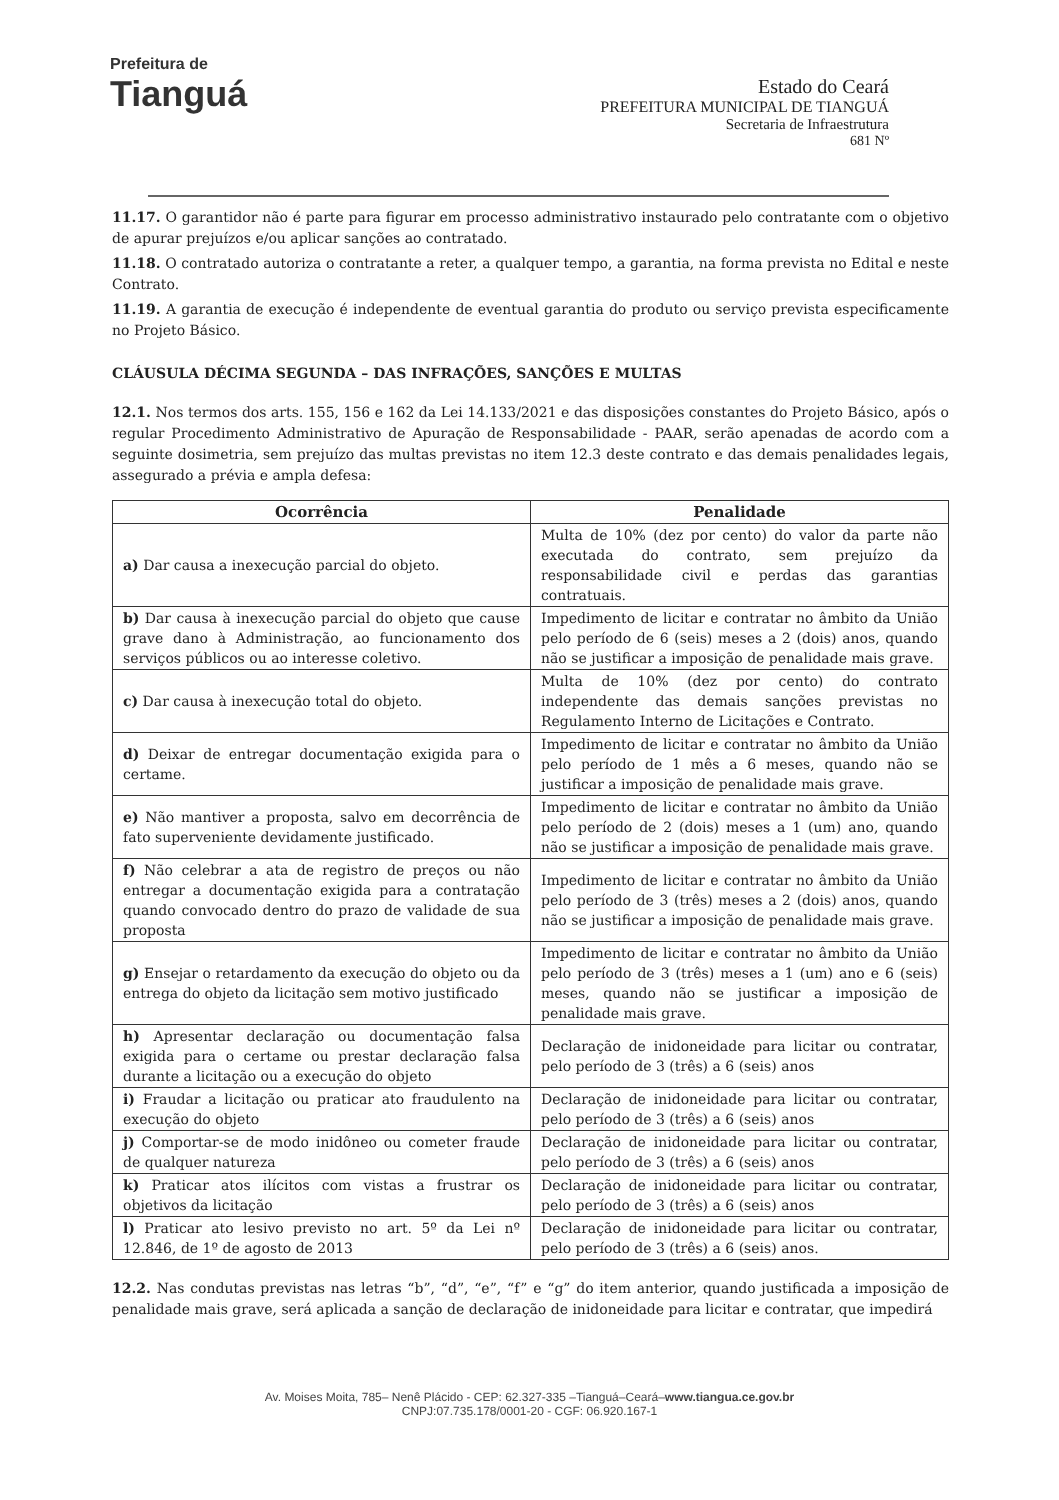Prefeitura de
Tianguá
Estado do Ceará
PREFEITURA MUNICIPAL DE TIANGUÁ
Secretaria de Infraestrutura
681 Nº
11.17. O garantidor não é parte para figurar em processo administrativo instaurado pelo contratante com o objetivo de apurar prejuízos e/ou aplicar sanções ao contratado.
11.18. O contratado autoriza o contratante a reter, a qualquer tempo, a garantia, na forma prevista no Edital e neste Contrato.
11.19. A garantia de execução é independente de eventual garantia do produto ou serviço prevista especificamente no Projeto Básico.
CLÁUSULA DÉCIMA SEGUNDA – DAS INFRAÇÕES, SANÇÕES E MULTAS
12.1. Nos termos dos arts. 155, 156 e 162 da Lei 14.133/2021 e das disposições constantes do Projeto Básico, após o regular Procedimento Administrativo de Apuração de Responsabilidade - PAAR, serão apenadas de acordo com a seguinte dosimetria, sem prejuízo das multas previstas no item 12.3 deste contrato e das demais penalidades legais, assegurado a prévia e ampla defesa:
| Ocorrência | Penalidade |
| --- | --- |
| a) Dar causa a inexecução parcial do objeto. | Multa de 10% (dez por cento) do valor da parte não executada do contrato, sem prejuízo da responsabilidade civil e perdas das garantias contratuais. |
| b) Dar causa à inexecução parcial do objeto que cause grave dano à Administração, ao funcionamento dos serviços públicos ou ao interesse coletivo. | Impedimento de licitar e contratar no âmbito da União pelo período de 6 (seis) meses a 2 (dois) anos, quando não se justificar a imposição de penalidade mais grave. |
| c) Dar causa à inexecução total do objeto. | Multa de 10% (dez por cento) do contrato independente das demais sanções previstas no Regulamento Interno de Licitações e Contrato. |
| d) Deixar de entregar documentação exigida para o certame. | Impedimento de licitar e contratar no âmbito da União pelo período de 1 mês a 6 meses, quando não se justificar a imposição de penalidade mais grave. |
| e) Não mantiver a proposta, salvo em decorrência de fato superveniente devidamente justificado. | Impedimento de licitar e contratar no âmbito da União pelo período de 2 (dois) meses a 1 (um) ano, quando não se justificar a imposição de penalidade mais grave. |
| f) Não celebrar a ata de registro de preços ou não entregar a documentação exigida para a contratação quando convocado dentro do prazo de validade de sua proposta | Impedimento de licitar e contratar no âmbito da União pelo período de 3 (três) meses a 2 (dois) anos, quando não se justificar a imposição de penalidade mais grave. |
| g) Ensejar o retardamento da execução do objeto ou da entrega do objeto da licitação sem motivo justificado | Impedimento de licitar e contratar no âmbito da União pelo período de 3 (três) meses a 1 (um) ano e 6 (seis) meses, quando não se justificar a imposição de penalidade mais grave. |
| h) Apresentar declaração ou documentação falsa exigida para o certame ou prestar declaração falsa durante a licitação ou a execução do objeto | Declaração de inidoneidade para licitar ou contratar, pelo período de 3 (três) a 6 (seis) anos |
| i) Fraudar a licitação ou praticar ato fraudulento na execução do objeto | Declaração de inidoneidade para licitar ou contratar, pelo período de 3 (três) a 6 (seis) anos |
| j) Comportar-se de modo inidôneo ou cometer fraude de qualquer natureza | Declaração de inidoneidade para licitar ou contratar, pelo período de 3 (três) a 6 (seis) anos |
| k) Praticar atos ilícitos com vistas a frustrar os objetivos da licitação | Declaração de inidoneidade para licitar ou contratar, pelo período de 3 (três) a 6 (seis) anos |
| l) Praticar ato lesivo previsto no art. 5º da Lei nº 12.846, de 1º de agosto de 2013 | Declaração de inidoneidade para licitar ou contratar, pelo período de 3 (três) a 6 (seis) anos. |
12.2. Nas condutas previstas nas letras “b”, “d”, “e”, “f” e “g” do item anterior, quando justificada a imposição de penalidade mais grave, será aplicada a sanção de declaração de inidoneidade para licitar e contratar, que impedirá
Av. Moises Moita, 785– Nenê Plácido - CEP: 62.327-335 –Tianguá–Ceará–www.tiangua.ce.gov.br
CNPJ:07.735.178/0001-20 - CGF: 06.920.167-1